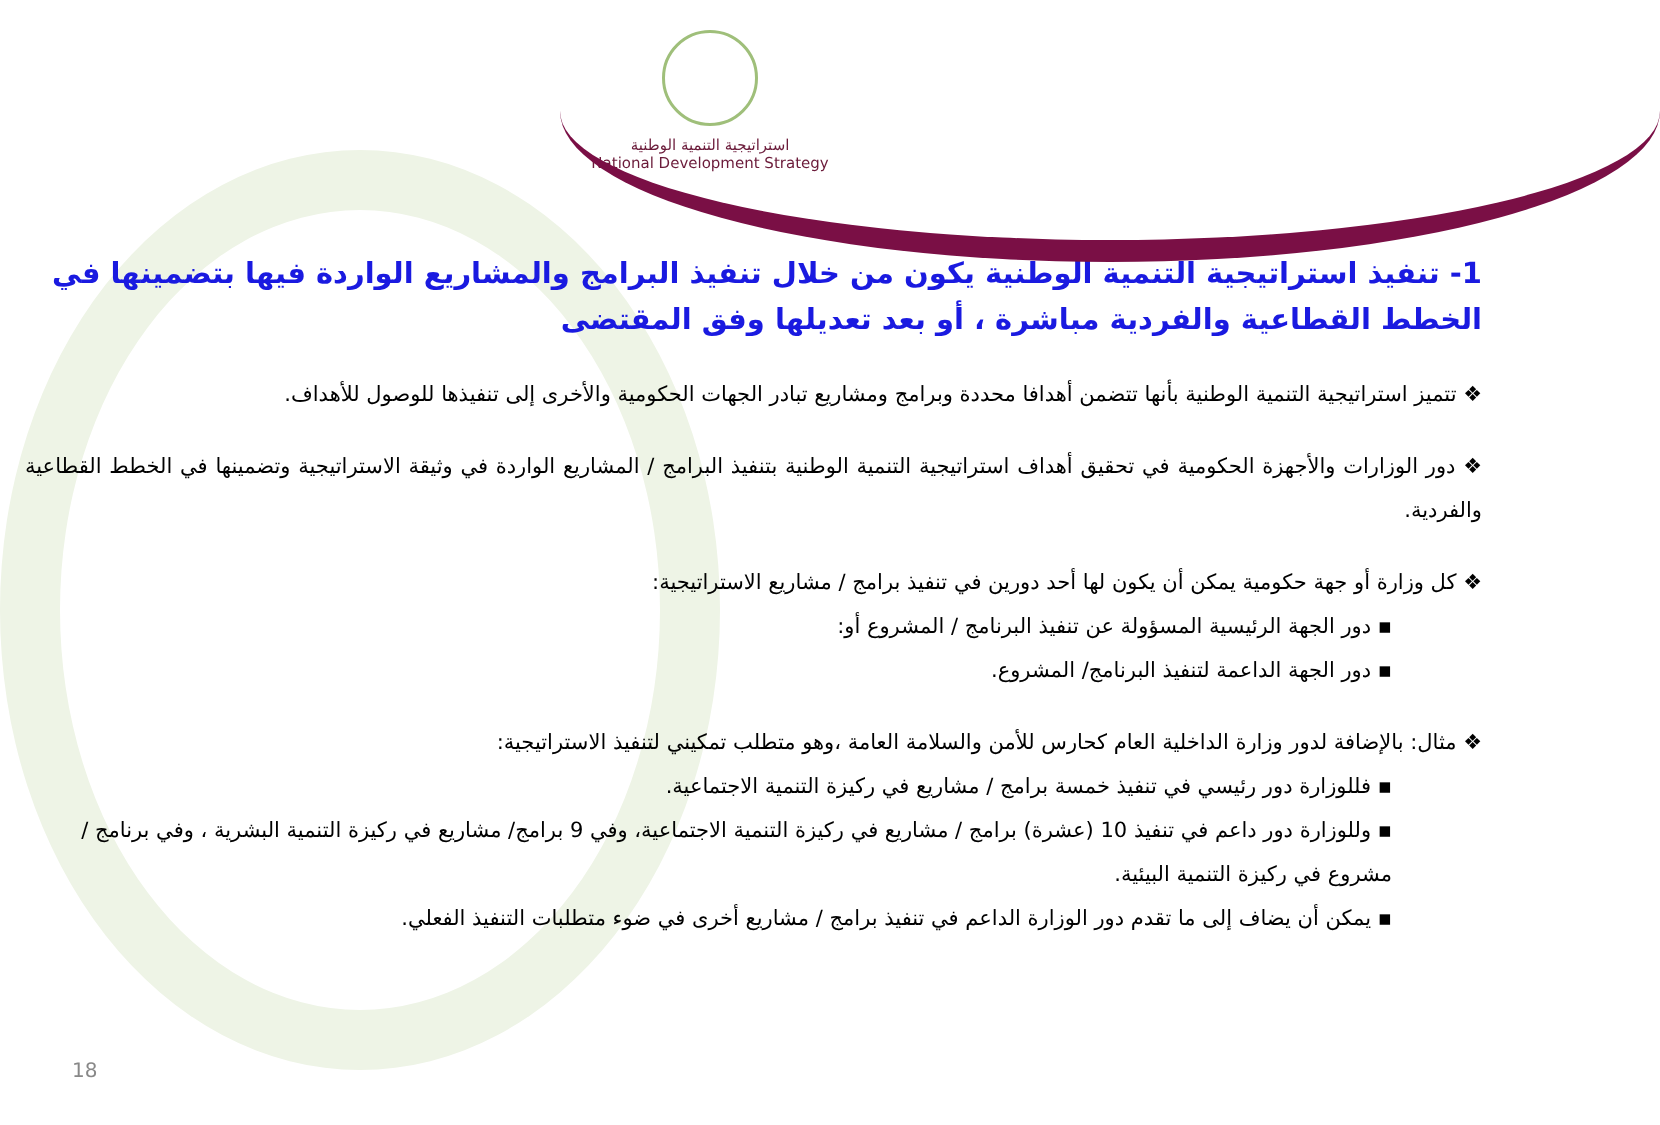استراتيجية التنمية الوطنية
National Development Strategy
1- تنفيذ استراتيجية التنمية الوطنية يكون من خلال تنفيذ البرامج والمشاريع الواردة فيها بتضمينها في الخطط القطاعية والفردية مباشرة ، أو بعد تعديلها وفق المقتضى
❖ تتميز استراتيجية التنمية الوطنية بأنها تتضمن أهدافا محددة وبرامج ومشاريع تبادر الجهات الحكومية والأخرى إلى تنفيذها للوصول للأهداف.
❖ دور الوزارات والأجهزة الحكومية في تحقيق أهداف استراتيجية التنمية الوطنية بتنفيذ البرامج / المشاريع الواردة في وثيقة الاستراتيجية وتضمينها في الخطط القطاعية والفردية.
❖ كل وزارة أو جهة حكومية يمكن أن يكون لها أحد دورين في تنفيذ برامج / مشاريع الاستراتيجية:
▪ دور الجهة الرئيسية المسؤولة عن تنفيذ البرنامج / المشروع أو:
▪ دور الجهة الداعمة لتنفيذ البرنامج/ المشروع.
❖ مثال: بالإضافة لدور وزارة الداخلية العام كحارس للأمن والسلامة العامة ،وهو متطلب تمكيني لتنفيذ الاستراتيجية:
▪ فللوزارة دور رئيسي في تنفيذ خمسة برامج / مشاريع في ركيزة التنمية الاجتماعية.
▪ وللوزارة دور داعم في تنفيذ 10 (عشرة) برامج / مشاريع في ركيزة التنمية الاجتماعية، وفي 9 برامج/ مشاريع في ركيزة التنمية البشرية ، وفي برنامج / مشروع في ركيزة التنمية البيئية.
▪ يمكن أن يضاف إلى ما تقدم دور الوزارة الداعم في تنفيذ برامج / مشاريع أخرى في ضوء متطلبات التنفيذ الفعلي.
18